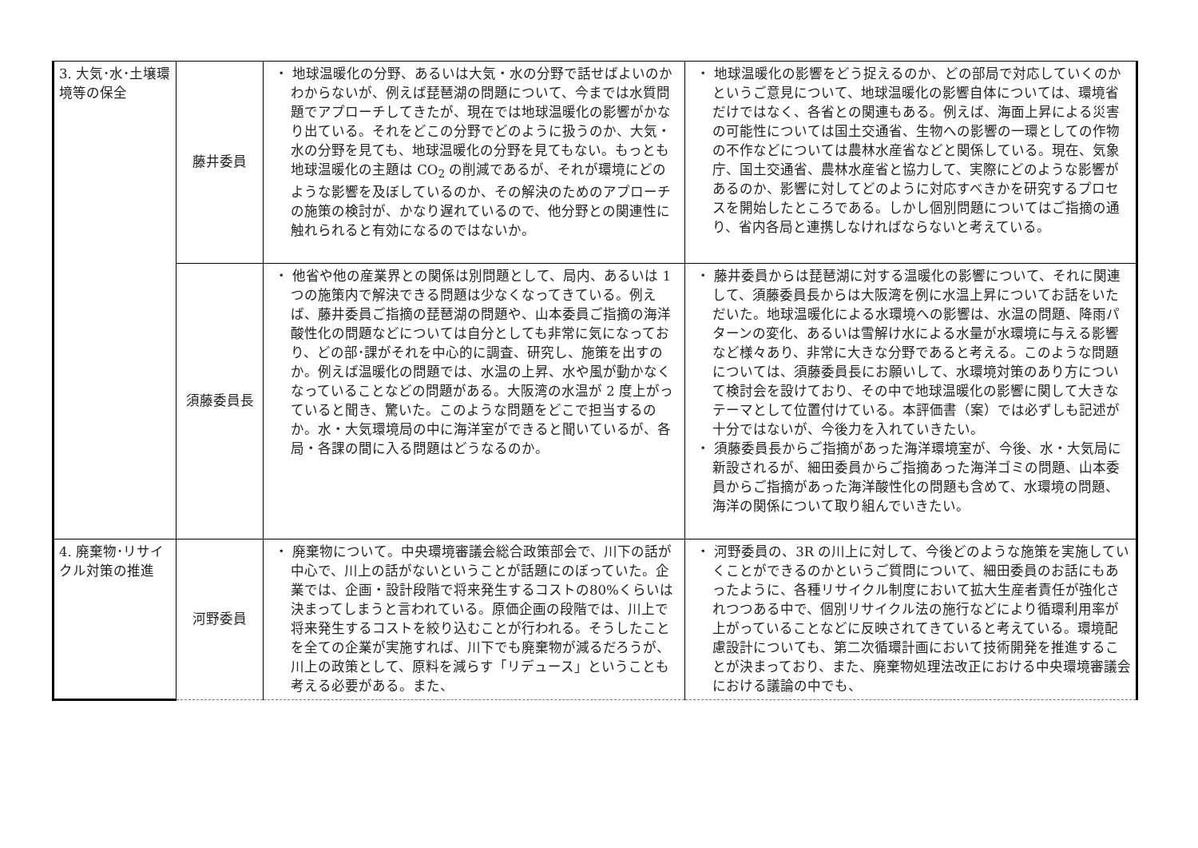| 3. 大気･水･土壌環境等の保全 | 藤井委員 | ・ 地球温暖化の分野、あるいは大気・水の分野で話せばよいのかわからないが、例えば琵琶湖の問題について、今までは水質問題でアプローチしてきたが、現在では地球温暖化の影響がかなり出ている。それをどこの分野でどのように扱うのか、大気・水の分野を見ても、地球温暖化の分野を見てもない。もっとも地球温暖化の主題は CO<sub>2</sub> の削減であるが、それが環境にどのような影響を及ぼしているのか、その解決のためのアプローチの施策の検討が、かなり遅れているので、他分野との関連性に触れられると有効になるのではないか。 | ・ 地球温暖化の影響をどう捉えるのか、どの部局で対応していくのかというご意見について、地球温暖化の影響自体については、環境省だけではなく、各省との関連もある。例えば、海面上昇による災害の可能性については国土交通省、生物への影響の一環としての作物の不作などについては農林水産省などと関係している。現在、気象庁、国土交通省、農林水産省と協力して、実際にどのような影響があるのか、影響に対してどのように対応すべきかを研究するプロセスを開始したところである。しかし個別問題についてはご指摘の通り、省内各局と連携しなければならないと考えている。 |
| | 須藤委員長 | ・ 他省や他の産業界との関係は別問題として、局内、あるいは 1 つの施策内で解決できる問題は少なくなってきている。例えば、藤井委員ご指摘の琵琶湖の問題や、山本委員ご指摘の海洋酸性化の問題などについては自分としても非常に気になっており、どの部･課がそれを中心的に調査、研究し、施策を出すのか。例えば温暖化の問題では、水温の上昇、水や風が動かなくなっていることなどの問題がある。大阪湾の水温が 2 度上がっていると聞き、驚いた。このような問題をどこで担当するのか。水・大気環境局の中に海洋室ができると聞いているが、各局・各課の間に入る問題はどうなるのか。 | ・ 藤井委員からは琵琶湖に対する温暖化の影響について、それに関連して、須藤委員長からは大阪湾を例に水温上昇についてお話をいただいた。地球温暖化による水環境への影響は、水温の問題、降雨パターンの変化、あるいは雪解け水による水量が水環境に与える影響など様々あり、非常に大きな分野であると考える。このような問題については、須藤委員長にお願いして、水環境対策のあり方について検討会を設けており、その中で地球温暖化の影響に関して大きなテーマとして位置付けている。本評価書（案）では必ずしも記述が十分ではないが、今後力を入れていきたい。 ・ 須藤委員長からご指摘があった海洋環境室が、今後、水・大気局に新設されるが、細田委員からご指摘あった海洋ゴミの問題、山本委員からご指摘があった海洋酸性化の問題も含めて、水環境の問題、海洋の関係について取り組んでいきたい。 |
| 4. 廃棄物･リサイクル対策の推進 | 河野委員 | ・ 廃棄物について。中央環境審議会総合政策部会で、川下の話が中心で、川上の話がないということが話題にのぼっていた。企業では、企画・設計段階で将来発生するコストの80%くらいは決まってしまうと言われている。原価企画の段階では、川上で将来発生するコストを絞り込むことが行われる。そうしたことを全ての企業が実施すれば、川下でも廃棄物が減るだろうが、川上の政策として、原料を減らす「リデュース」ということも考える必要がある。また、 | ・ 河野委員の、3R の川上に対して、今後どのような施策を実施していくことができるのかというご質問について、細田委員のお話にもあったように、各種リサイクル制度において拡大生産者責任が強化されつつある中で、個別リサイクル法の施行などにより循環利用率が上がっていることなどに反映されてきていると考えている。環境配慮設計についても、第二次循環計画において技術開発を推進することが決まっており、また、廃棄物処理法改正における中央環境審議会における議論の中でも、 |